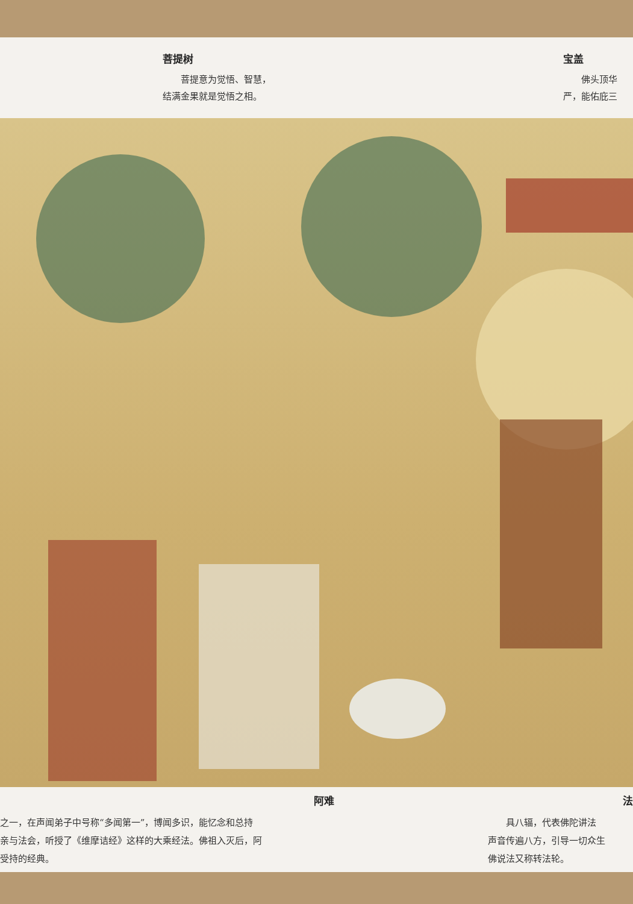菩提树
　　菩提意为觉悟、智慧，
结满金果就是觉悟之相。
宝盖
　　佛头顶华
严，能佑庇三
阿难
之一，在声闻弟子中号称“多闻第一”，博闻多识，能忆念和总持
亲与法会，听授了《维摩诘经》这样的大乘经法。佛祖入灭后，阿
受持的经典。
法
　　具八辐，代表佛陀讲法
声音传遍八方，引导一切众生
佛说法又称转法轮。